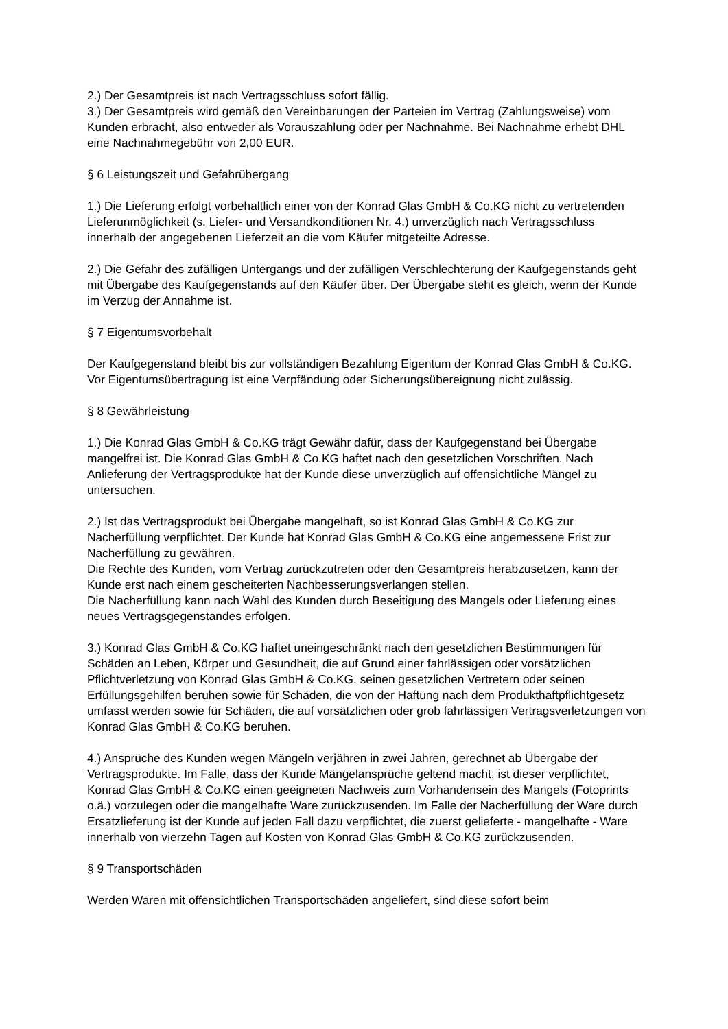2.) Der Gesamtpreis ist nach Vertragsschluss sofort fällig.
3.) Der Gesamtpreis wird gemäß den Vereinbarungen der Parteien im Vertrag (Zahlungsweise) vom Kunden erbracht, also entweder als Vorauszahlung oder per Nachnahme. Bei Nachnahme erhebt DHL eine Nachnahmegebühr von 2,00 EUR.
§ 6 Leistungszeit und Gefahrübergang
1.) Die Lieferung erfolgt vorbehaltlich einer von der Konrad Glas GmbH & Co.KG nicht zu vertretenden Lieferunmöglichkeit (s. Liefer- und Versandkonditionen Nr. 4.) unverzüglich nach Vertragsschluss innerhalb der angegebenen Lieferzeit an die vom Käufer mitgeteilte Adresse.
2.) Die Gefahr des zufälligen Untergangs und der zufälligen Verschlechterung der Kaufgegenstands geht mit Übergabe des Kaufgegenstands auf den Käufer über. Der Übergabe steht es gleich, wenn der Kunde im Verzug der Annahme ist.
§ 7 Eigentumsvorbehalt
Der Kaufgegenstand bleibt bis zur vollständigen Bezahlung Eigentum der Konrad Glas GmbH & Co.KG.
Vor Eigentumsübertragung ist eine Verpfändung oder Sicherungsübereignung nicht zulässig.
§ 8 Gewährleistung
1.) Die Konrad Glas GmbH & Co.KG trägt Gewähr dafür, dass der Kaufgegenstand bei Übergabe mangelfrei ist. Die Konrad Glas GmbH & Co.KG haftet nach den gesetzlichen Vorschriften. Nach Anlieferung der Vertragsprodukte hat der Kunde diese unverzüglich auf offensichtliche Mängel zu untersuchen.
2.) Ist das Vertragsprodukt bei Übergabe mangelhaft, so ist Konrad Glas GmbH & Co.KG zur Nacherfüllung verpflichtet. Der Kunde hat Konrad Glas GmbH & Co.KG eine angemessene Frist zur Nacherfüllung zu gewähren.
Die Rechte des Kunden, vom Vertrag zurückzutreten oder den Gesamtpreis herabzusetzen, kann der Kunde erst nach einem gescheiterten Nachbesserungsverlangen stellen.
Die Nacherfüllung kann nach Wahl des Kunden durch Beseitigung des Mangels oder Lieferung eines neues Vertragsgegenstandes erfolgen.
3.) Konrad Glas GmbH & Co.KG haftet uneingeschränkt nach den gesetzlichen Bestimmungen für Schäden an Leben, Körper und Gesundheit, die auf Grund einer fahrlässigen oder vorsätzlichen Pflichtverletzung von Konrad Glas GmbH & Co.KG, seinen gesetzlichen Vertretern oder seinen Erfüllungsgehilfen beruhen sowie für Schäden, die von der Haftung nach dem Produkthaftpflichtgesetz umfasst werden sowie für Schäden, die auf vorsätzlichen oder grob fahrlässigen Vertragsverletzungen von Konrad Glas GmbH & Co.KG beruhen.
4.) Ansprüche des Kunden wegen Mängeln verjähren in zwei Jahren, gerechnet ab Übergabe der Vertragsprodukte. Im Falle, dass der Kunde Mängelansprüche geltend macht, ist dieser verpflichtet, Konrad Glas GmbH & Co.KG einen geeigneten Nachweis zum Vorhandensein des Mangels (Fotoprints o.ä.) vorzulegen oder die mangelhafte Ware zurückzusenden. Im Falle der Nacherfüllung der Ware durch Ersatzlieferung ist der Kunde auf jeden Fall dazu verpflichtet, die zuerst gelieferte - mangelhafte - Ware innerhalb von vierzehn Tagen auf Kosten von Konrad Glas GmbH & Co.KG zurückzusenden.
§ 9 Transportschäden
Werden Waren mit offensichtlichen Transportschäden angeliefert, sind diese sofort beim